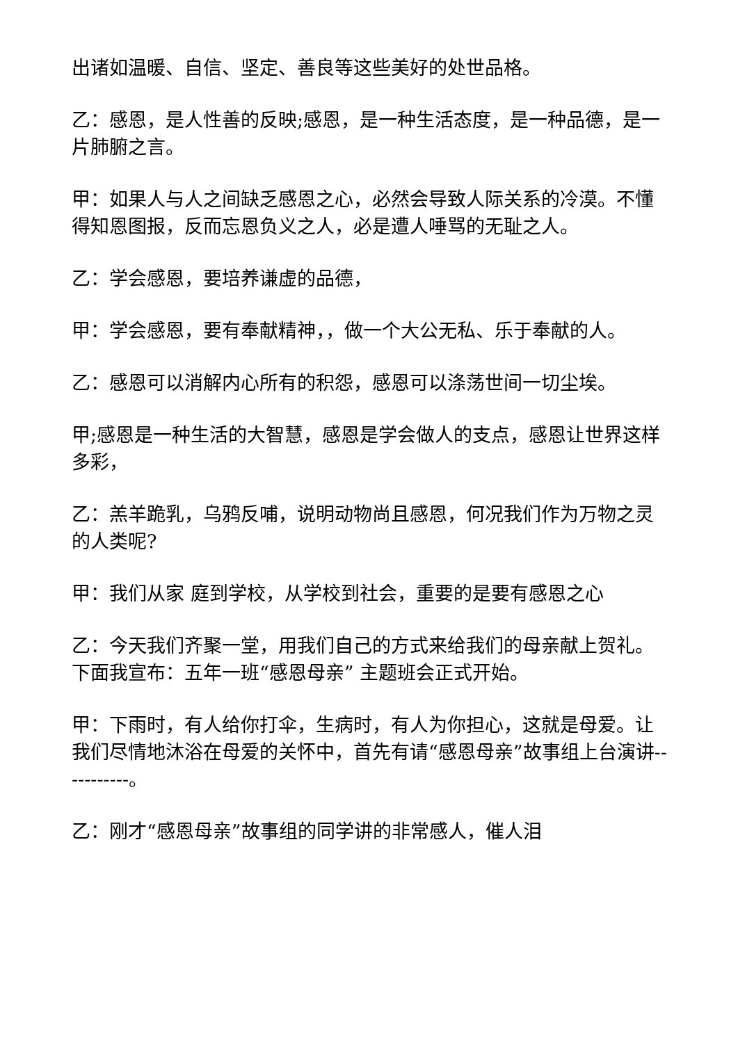出诸如温暖、自信、坚定、善良等这些美好的处世品格。
乙：感恩，是人性善的反映;感恩，是一种生活态度，是一种品德，是一片肺腑之言。
甲：如果人与人之间缺乏感恩之心，必然会导致人际关系的冷漠。不懂得知恩图报，反而忘恩负义之人，必是遭人唾骂的无耻之人。
乙：学会感恩，要培养谦虚的品德，
甲：学会感恩，要有奉献精神，，做一个大公无私、乐于奉献的人。
乙：感恩可以消解内心所有的积怨，感恩可以涤荡世间一切尘埃。
甲;感恩是一种生活的大智慧，感恩是学会做人的支点，感恩让世界这样多彩，
乙：羔羊跪乳，乌鸦反哺，说明动物尚且感恩，何况我们作为万物之灵的人类呢?
甲：我们从家 庭到学校，从学校到社会，重要的是要有感恩之心
乙：今天我们齐聚一堂，用我们自己的方式来给我们的母亲献上贺礼。下面我宣布：五年一班“感恩母亲” 主题班会正式开始。
甲：下雨时，有人给你打伞，生病时，有人为你担心，这就是母爱。让我们尽情地沐浴在母爱的关怀中，首先有请“感恩母亲”故事组上台演讲-----------。
乙：刚才“感恩母亲”故事组的同学讲的非常感人，催人泪